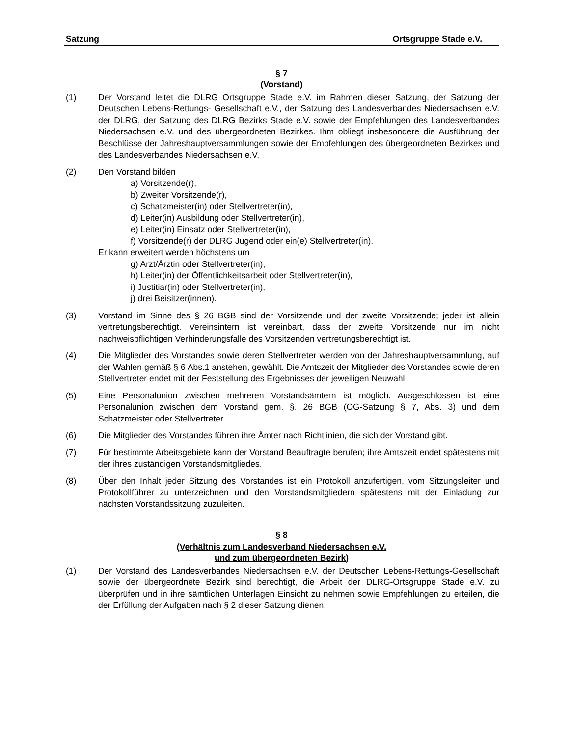Satzung Ortsgruppe Stade e.V.
§ 7
(Vorstand)
(1) Der Vorstand leitet die DLRG Ortsgruppe Stade e.V. im Rahmen dieser Satzung, der Satzung der Deutschen Lebens-Rettungs- Gesellschaft e.V., der Satzung des Landesverbandes Niedersachsen e.V. der DLRG, der Satzung des DLRG Bezirks Stade e.V. sowie der Empfehlungen des Landesverbandes Niedersachsen e.V. und des übergeordneten Bezirkes. Ihm obliegt insbesondere die Ausführung der Beschlüsse der Jahreshauptversammlungen sowie der Empfehlungen des übergeordneten Bezirkes und des Landesverbandes Niedersachsen e.V.
(2) Den Vorstand bilden
a) Vorsitzende(r),
b) Zweiter Vorsitzende(r),
c) Schatzmeister(in) oder Stellvertreter(in),
d) Leiter(in) Ausbildung oder Stellvertreter(in),
e) Leiter(in) Einsatz oder Stellvertreter(in),
f) Vorsitzende(r) der DLRG Jugend oder ein(e) Stellvertreter(in).
Er kann erweitert werden höchstens um
g) Arzt/Ärztin oder Stellvertreter(in),
h) Leiter(in) der Öffentlichkeitsarbeit oder Stellvertreter(in),
i) Justitiar(in) oder Stellvertreter(in),
j) drei Beisitzer(innen).
(3) Vorstand im Sinne des § 26 BGB sind der Vorsitzende und der zweite Vorsitzende; jeder ist allein vertretungsberechtigt. Vereinsintern ist vereinbart, dass der zweite Vorsitzende nur im nicht nachweispflichtigen Verhinderungsfalle des Vorsitzenden vertretungsberechtigt ist.
(4) Die Mitglieder des Vorstandes sowie deren Stellvertreter werden von der Jahreshauptversammlung, auf der Wahlen gemäß § 6 Abs.1 anstehen, gewählt. Die Amtszeit der Mitglieder des Vorstandes sowie deren Stellvertreter endet mit der Feststellung des Ergebnisses der jeweiligen Neuwahl.
(5) Eine Personalunion zwischen mehreren Vorstandsämtern ist möglich. Ausgeschlossen ist eine Personalunion zwischen dem Vorstand gem. §. 26 BGB (OG-Satzung § 7, Abs. 3) und dem Schatzmeister oder Stellvertreter.
(6) Die Mitglieder des Vorstandes führen ihre Ämter nach Richtlinien, die sich der Vorstand gibt.
(7) Für bestimmte Arbeitsgebiete kann der Vorstand Beauftragte berufen; ihre Amtszeit endet spätestens mit der ihres zuständigen Vorstandsmitgliedes.
(8) Über den Inhalt jeder Sitzung des Vorstandes ist ein Protokoll anzufertigen, vom Sitzungsleiter und Protokollführer zu unterzeichnen und den Vorstandsmitgliedern spätestens mit der Einladung zur nächsten Vorstandssitzung zuzuleiten.
§ 8
(Verhältnis zum Landesverband Niedersachsen e.V.
und zum übergeordneten Bezirk)
(1) Der Vorstand des Landesverbandes Niedersachsen e.V. der Deutschen Lebens-Rettungs-Gesellschaft sowie der übergeordnete Bezirk sind berechtigt, die Arbeit der DLRG-Ortsgruppe Stade e.V. zu überprüfen und in ihre sämtlichen Unterlagen Einsicht zu nehmen sowie Empfehlungen zu erteilen, die der Erfüllung der Aufgaben nach § 2 dieser Satzung dienen.